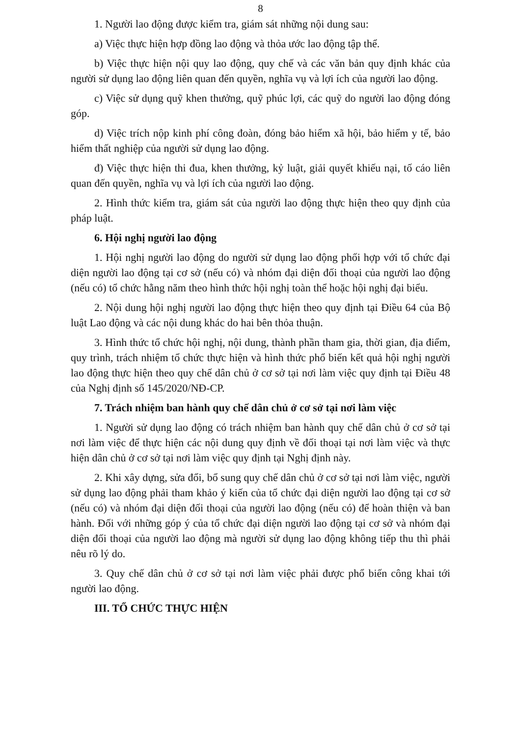8
1. Người lao động được kiểm tra, giám sát những nội dung sau:
a) Việc thực hiện hợp đồng lao động và thỏa ước lao động tập thể.
b) Việc thực hiện nội quy lao động, quy chế và các văn bản quy định khác của người sử dụng lao động liên quan đến quyền, nghĩa vụ và lợi ích của người lao động.
c) Việc sử dụng quỹ khen thưởng, quỹ phúc lợi, các quỹ do người lao động đóng góp.
d) Việc trích nộp kinh phí công đoàn, đóng bảo hiểm xã hội, bảo hiểm y tế, bảo hiểm thất nghiệp của người sử dụng lao động.
đ) Việc thực hiện thi đua, khen thưởng, kỷ luật, giải quyết khiếu nại, tố cáo liên quan đến quyền, nghĩa vụ và lợi ích của người lao động.
2. Hình thức kiểm tra, giám sát của người lao động thực hiện theo quy định của pháp luật.
6. Hội nghị người lao động
1. Hội nghị người lao động do người sử dụng lao động phối hợp với tổ chức đại diện người lao động tại cơ sở (nếu có) và nhóm đại diện đối thoại của người lao động (nếu có) tổ chức hằng năm theo hình thức hội nghị toàn thể hoặc hội nghị đại biểu.
2. Nội dung hội nghị người lao động thực hiện theo quy định tại Điều 64 của Bộ luật Lao động và các nội dung khác do hai bên thỏa thuận.
3. Hình thức tổ chức hội nghị, nội dung, thành phần tham gia, thời gian, địa điểm, quy trình, trách nhiệm tổ chức thực hiện và hình thức phổ biến kết quả hội nghị người lao động thực hiện theo quy chế dân chủ ở cơ sở tại nơi làm việc quy định tại Điều 48 của Nghị định số 145/2020/NĐ-CP.
7. Trách nhiệm ban hành quy chế dân chủ ở cơ sở tại nơi làm việc
1. Người sử dụng lao động có trách nhiệm ban hành quy chế dân chủ ở cơ sở tại nơi làm việc để thực hiện các nội dung quy định về đối thoại tại nơi làm việc và thực hiện dân chủ ở cơ sở tại nơi làm việc quy định tại Nghị định này.
2. Khi xây dựng, sửa đổi, bổ sung quy chế dân chủ ở cơ sở tại nơi làm việc, người sử dụng lao động phải tham khảo ý kiến của tổ chức đại diện người lao động tại cơ sở (nếu có) và nhóm đại diện đối thoại của người lao động (nếu có) để hoàn thiện và ban hành. Đối với những góp ý của tổ chức đại diện người lao động tại cơ sở và nhóm đại diện đối thoại của người lao động mà người sử dụng lao động không tiếp thu thì phải nêu rõ lý do.
3. Quy chế dân chủ ở cơ sở tại nơi làm việc phải được phổ biến công khai tới người lao động.
III. TỔ CHỨC THỰC HIỆN